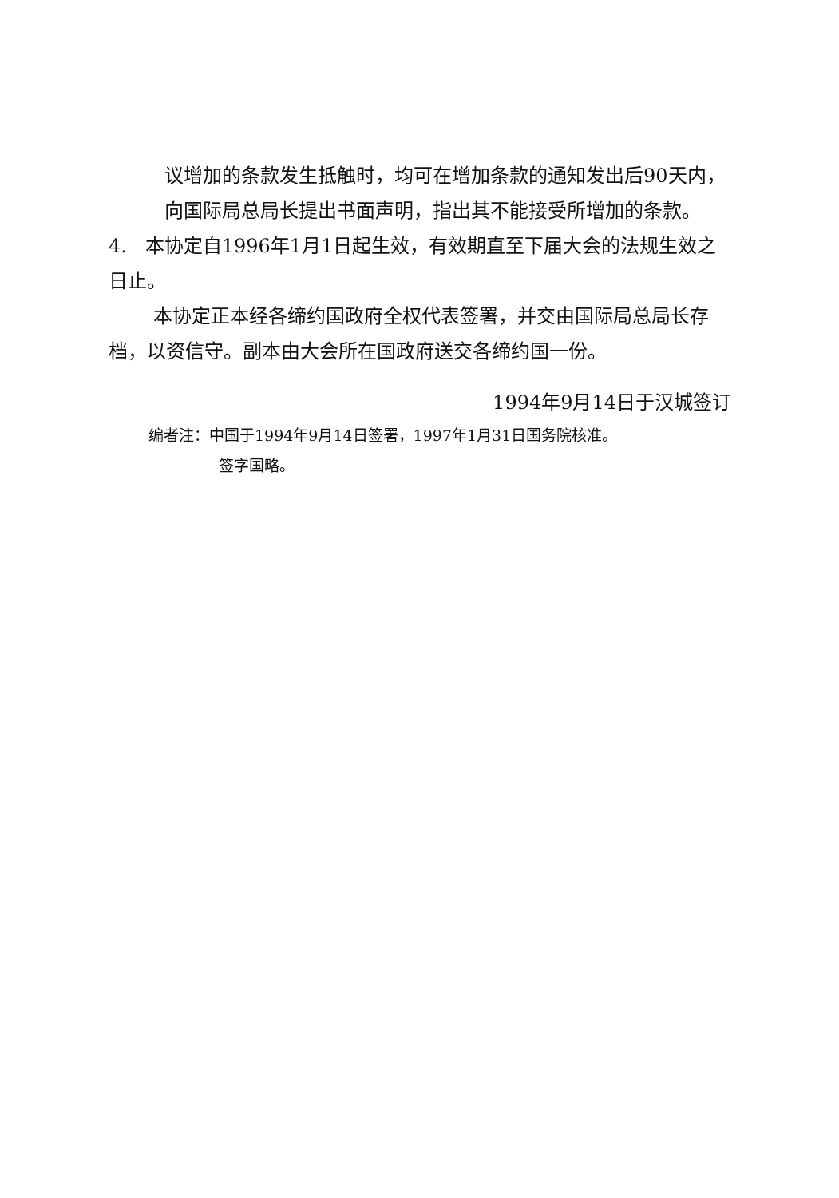议增加的条款发生抵触时，均可在增加条款的通知发出后90天内，向国际局总局长提出书面声明，指出其不能接受所增加的条款。
4. 本协定自1996年1月1日起生效，有效期直至下届大会的法规生效之日止。
本协定正本经各缔约国政府全权代表签署，并交由国际局总局长存档，以资信守。副本由大会所在国政府送交各缔约国一份。
1994年9月14日于汉城签订
编者注：中国于1994年9月14日签署，1997年1月31日国务院核准。
签字国略。